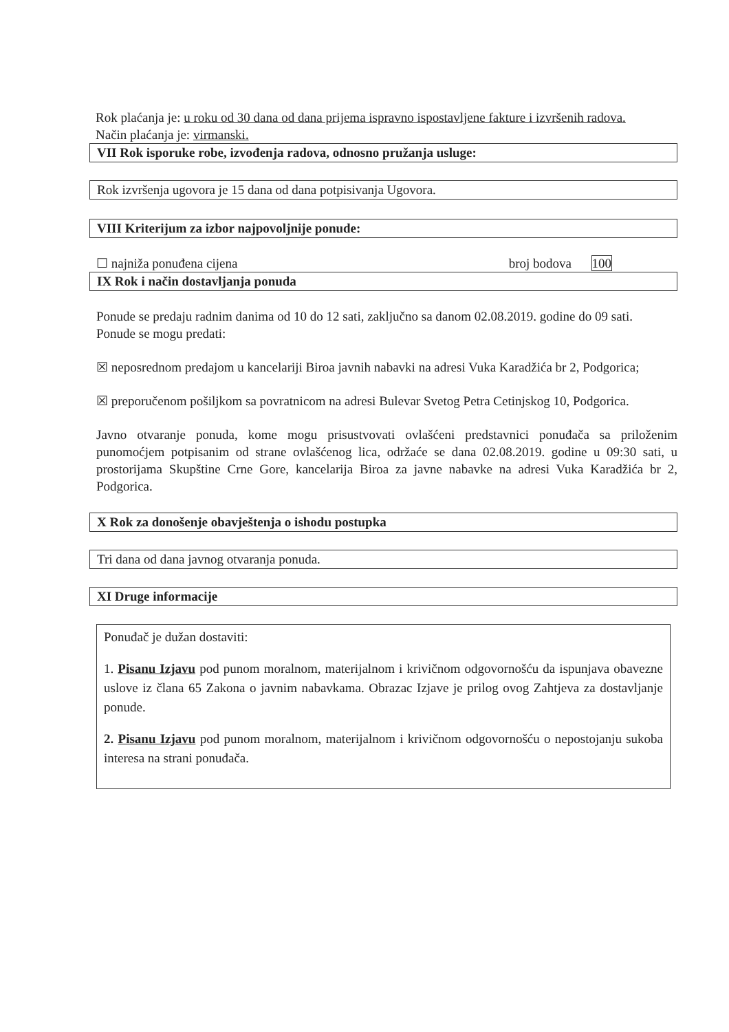Rok plaćanja je: u roku od 30 dana od dana prijema ispravno ispostavljene fakture i izvršenih radova.
Način plaćanja je: virmanski.
VII Rok isporuke robe, izvođenja radova, odnosno pružanja usluge:
Rok izvršenja ugovora je 15 dana od dana potpisivanja Ugovora.
VIII Kriterijum za izbor najpovoljnije ponude:
☐ najniža ponuđena cijena broj bodova 100
IX Rok i način dostavljanja ponuda
Ponude se predaju radnim danima od 10 do 12 sati, zaključno sa danom 02.08.2019. godine do 09 sati.
Ponude se mogu predati:
☒ neposrednom predajom u kancelariji Biroa javnih nabavki na adresi Vuka Karadžića br 2, Podgorica;
☒ preporučenom pošiljkom sa povratnicom na adresi Bulevar Svetog Petra Cetinjskog 10, Podgorica.
Javno otvaranje ponuda, kome mogu prisustvovati ovlašćeni predstavnici ponuđača sa priloženim punomoćjem potpisanim od strane ovlašćenog lica, održaće se dana 02.08.2019. godine u 09:30 sati, u prostorijama Skupštine Crne Gore, kancelarija Biroa za javne nabavke na adresi Vuka Karadžića br 2, Podgorica.
X Rok za donošenje obavještenja o ishodu postupka
Tri dana od dana javnog otvaranja ponuda.
XI Druge informacije
Ponuđač je dužan dostaviti:
1. Pisanu Izjavu pod punom moralnom, materijalnom i krivičnom odgovornošću da ispunjava obavezne uslove iz člana 65 Zakona o javnim nabavkama. Obrazac Izjave je prilog ovog Zahtjeva za dostavljanje ponude.
2. Pisanu Izjavu pod punom moralnom, materijalnom i krivičnom odgovornošću o nepostojanju sukoba interesa na strani ponuđača.